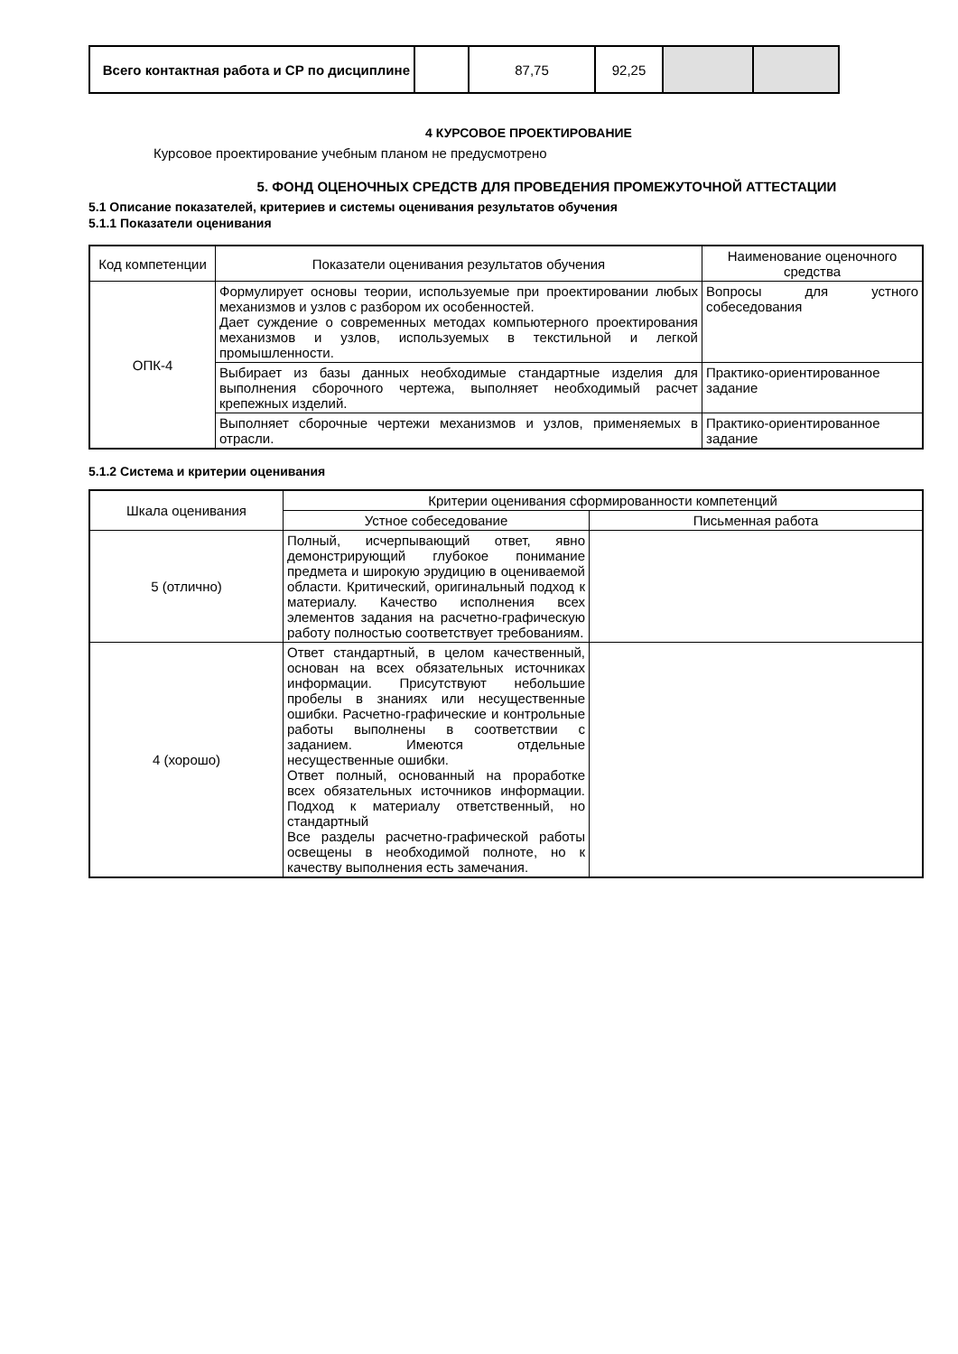| Всего контактная работа и СР по дисциплине | | 87,75 | 92,25 | | |
4 КУРСОВОЕ ПРОЕКТИРОВАНИЕ
Курсовое проектирование учебным планом не предусмотрено
5. ФОНД ОЦЕНОЧНЫХ СРЕДСТВ ДЛЯ ПРОВЕДЕНИЯ ПРОМЕЖУТОЧНОЙ АТТЕСТАЦИИ
5.1 Описание показателей, критериев и системы оценивания результатов обучения
5.1.1 Показатели оценивания
| Код компетенции | Показатели оценивания результатов обучения | Наименование оценочного средства |
| --- | --- | --- |
| ОПК-4 | Формулирует основы теории, используемые при проектировании любых механизмов и узлов с разбором их особенностей. Дает суждение о современных методах компьютерного проектирования механизмов и узлов, используемых в текстильной и легкой промышленности. | Вопросы для устного собеседования |
| | Выбирает из базы данных необходимые стандартные изделия для выполнения сборочного чертежа, выполняет необходимый расчет крепежных изделий. | Практико-ориентированное задание |
| | Выполняет сборочные чертежи механизмов и узлов, применяемых в отрасли. | Практико-ориентированное задание |
5.1.2 Система и критерии оценивания
| Шкала оценивания | Критерии оценивания сформированности компетенций | |
| --- | --- | --- |
| | Устное собеседование | Письменная работа |
| 5 (отлично) | Полный, исчерпывающий ответ, явно демонстрирующий глубокое понимание предмета и широкую эрудицию в оцениваемой области. Критический, оригинальный подход к материалу. Качество исполнения всех элементов задания на расчетно-графическую работу полностью соответствует требованиям. | |
| 4 (хорошо) | Ответ стандартный, в целом качественный, основан на всех обязательных источниках информации. Присутствуют небольшие пробелы в знаниях или несущественные ошибки. Расчетно-графические и контрольные работы выполнены в соответствии с заданием. Имеются отдельные несущественные ошибки. Ответ полный, основанный на проработке всех обязательных источников информации. Подход к материалу ответственный, но стандартный Все разделы расчетно-графической работы освещены в необходимой полноте, но к качеству выполнения есть замечания. | |